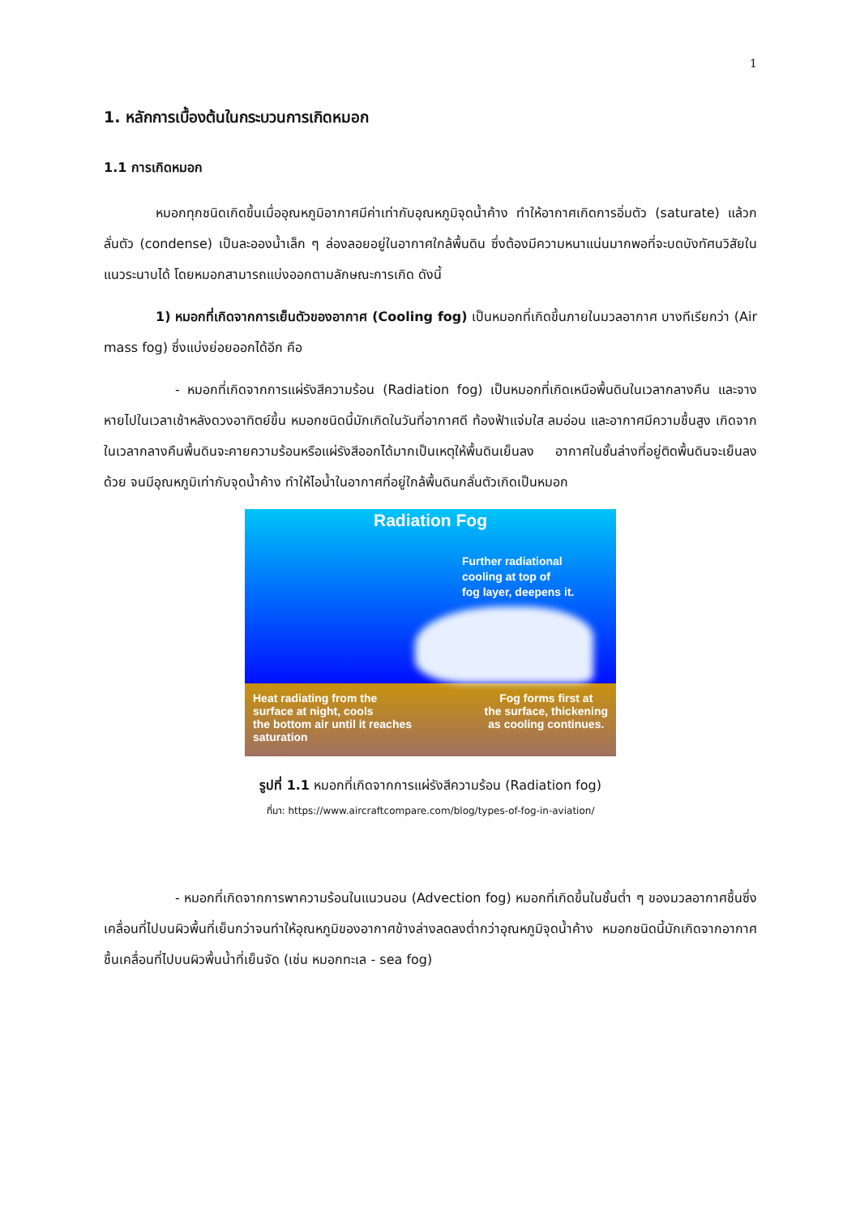1
1. หลักการเบื้องต้นในกระบวนการเกิดหมอก
1.1 การเกิดหมอก
หมอกทุกชนิดเกิดขึ้นเมื่ออุณหภูมิอากาศมีค่าเท่ากับอุณหภูมิจุดน้ำค้าง ทำให้อากาศเกิดการอิ่มตัว (saturate) แล้วกลั่นตัว (condense) เป็นละอองน้ำเล็ก ๆ ล่องลอยอยู่ในอากาศใกล้พื้นดิน ซึ่งต้องมีความหนาแน่นมากพอที่จะบดบังทัศนวิสัยในแนวระนาบได้ โดยหมอกสามารถแบ่งออกตามลักษณะการเกิด ดังนี้
1) หมอกที่เกิดจากการเย็นตัวของอากาศ (Cooling fog) เป็นหมอกที่เกิดขึ้นภายในมวลอากาศ บางทีเรียกว่า (Air mass fog) ซึ่งแบ่งย่อยออกได้อีก คือ
- หมอกที่เกิดจากการแผ่รังสีความร้อน (Radiation fog) เป็นหมอกที่เกิดเหนือพื้นดินในเวลากลางคืน และจางหายไปในเวลาเช้าหลังดวงอาทิตย์ขึ้น หมอกชนิดนี้มักเกิดในวันที่อากาศดี ท้องฟ้าแจ่มใส ลมอ่อน และอากาศมีความชื้นสูง เกิดจากในเวลากลางคืนพื้นดินจะคายความร้อนหรือแผ่รังสีออกได้มากเป็นเหตุให้พื้นดินเย็นลง อากาศในชั้นล่างที่อยู่ติดพื้นดินจะเย็นลงด้วย จนมีอุณหภูมิเท่ากับจุดน้ำค้าง ทำให้ไอน้ำในอากาศที่อยู่ใกล้พื้นดินกลั่นตัวเกิดเป็นหมอก
Radiation Fog
Further radiational
cooling at top of
fog layer, deepens it.
Heat radiating from the
surface at night, cools
the bottom air until it reaches
saturation
Fog forms first at
the surface, thickening
as cooling continues.
รูปที่ 1.1 หมอกที่เกิดจากการแผ่รังสีความร้อน (Radiation fog)
ที่มา: https://www.aircraftcompare.com/blog/types-of-fog-in-aviation/
- หมอกที่เกิดจากการพาความร้อนในแนวนอน (Advection fog) หมอกที่เกิดขึ้นในชั้นต่ำ ๆ ของมวลอากาศชื้นซึ่งเคลื่อนที่ไปบนผิวพื้นที่เย็นกว่าจนทำให้อุณหภูมิของอากาศข้างล่างลดลงต่ำกว่าอุณหภูมิจุดน้ำค้าง หมอกชนิดนี้มักเกิดจากอากาศชื้นเคลื่อนที่ไปบนผิวพื้นน้ำที่เย็นจัด (เช่น หมอกทะเล - sea fog)